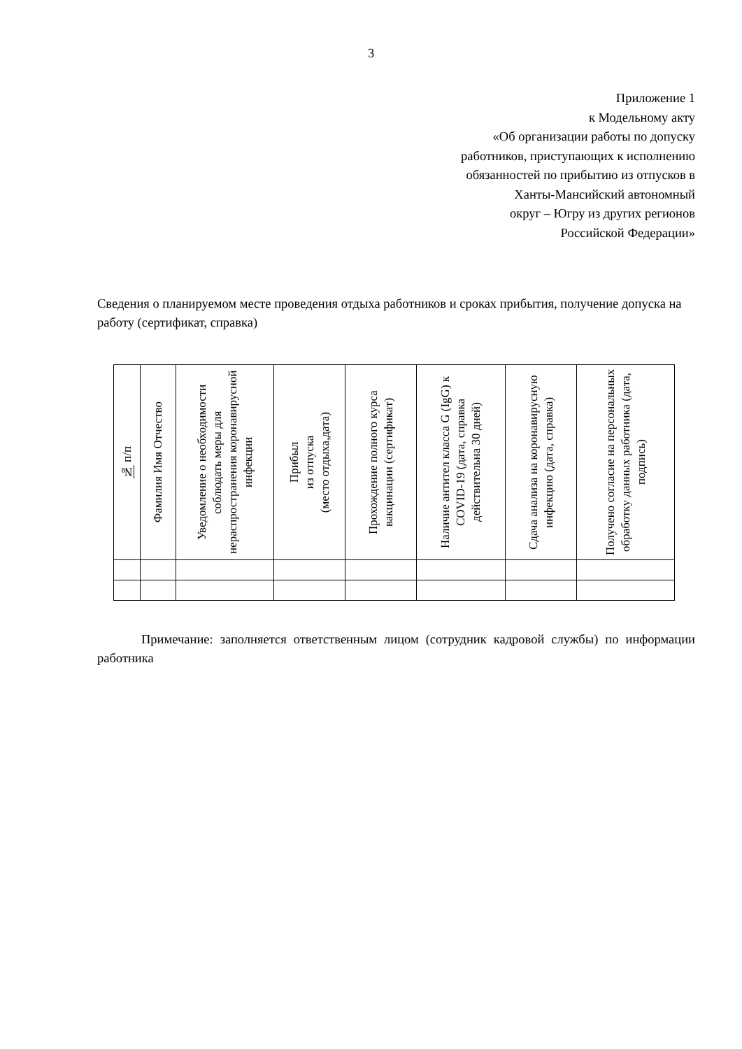3
Приложение 1
к Модельному акту
«Об организации работы по допуску
работников, приступающих к исполнению
обязанностей по прибытию из отпусков в
Ханты-Мансийский автономный
округ – Югру из других регионов
Российской Федерации»
Сведения о планируемом месте проведения отдыха работников и сроках прибытия, получение допуска на работу (сертификат, справка)
| № п/п | Фамилия Имя Отчество | Уведомление о необходимости соблюдать меры для нераспространения коронавирусной инфекции | Прибыл из отпуска (место отдыха,дата) | Прохождение полного курса вакцинации (сертификат) | Наличие антител класса G (IgG) к COVID-19 (дата, справка действительна 30 дней) | Сдача анализа на коронавирусную инфекцию (дата, справка) | Получено согласие на персональных обработку данных работника (дата, подпись) |
| --- | --- | --- | --- | --- | --- | --- | --- |
Примечание: заполняется ответственным лицом (сотрудник кадровой службы) по информации работника